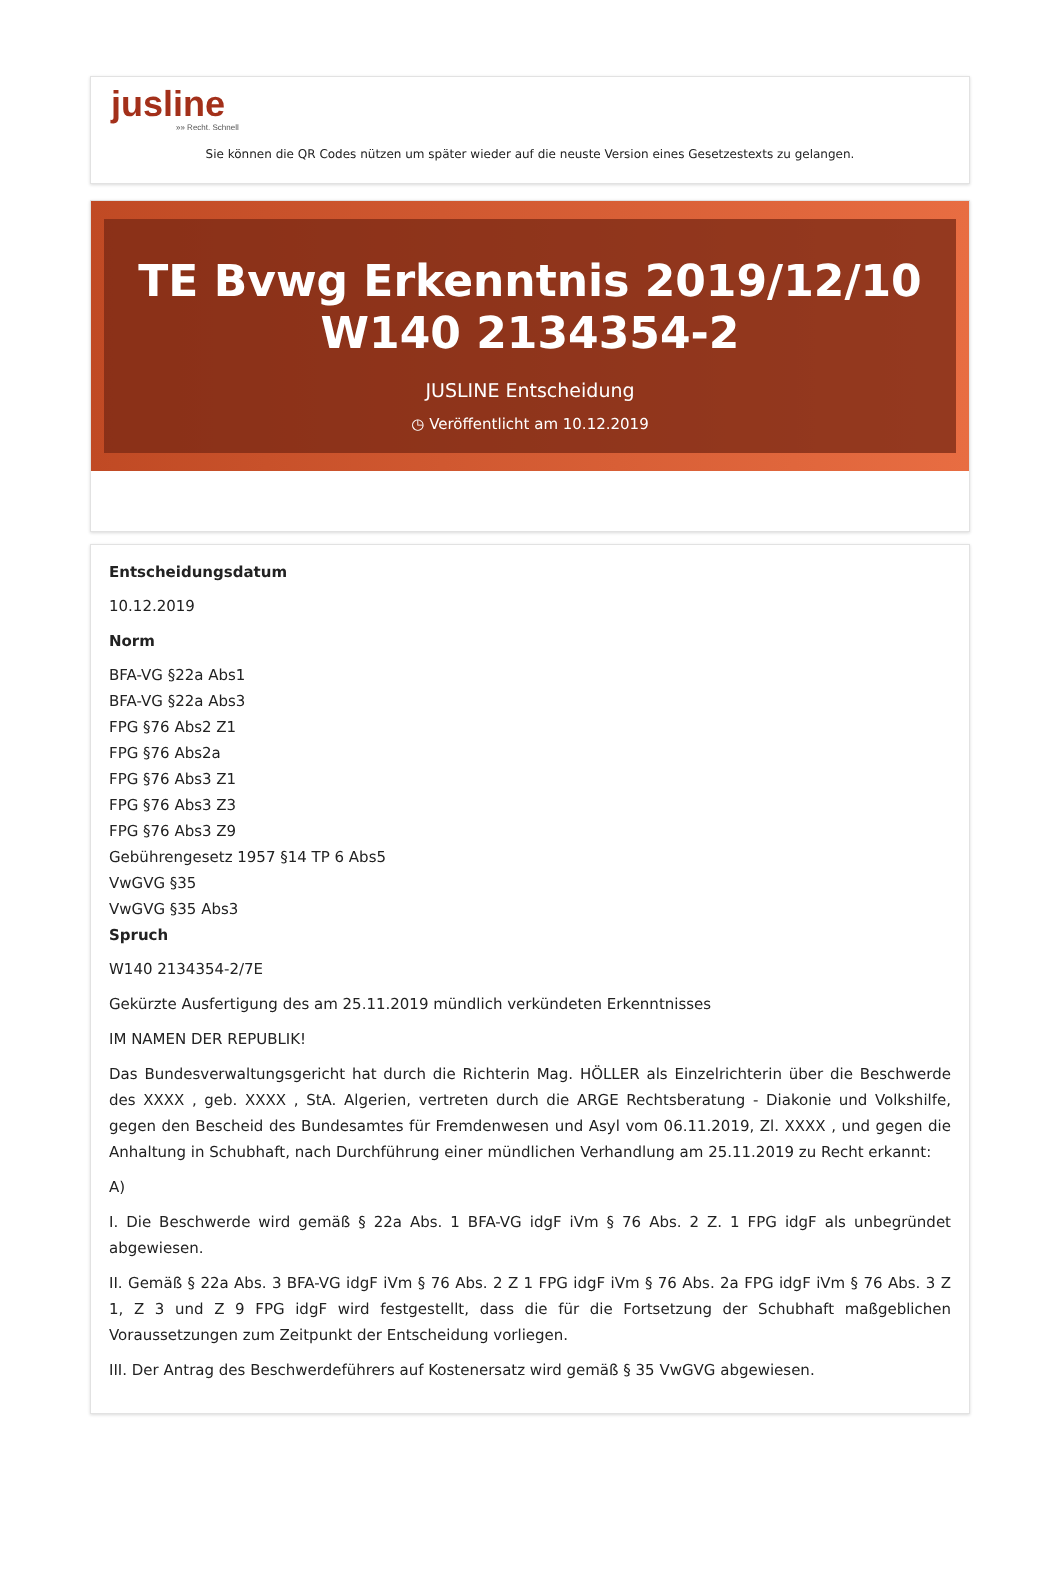jusline
»» Recht. Schnell
Sie können die QR Codes nützen um später wieder auf die neuste Version eines Gesetzestexts zu gelangen.
TE Bvwg Erkenntnis 2019/12/10 W140 2134354-2
JUSLINE Entscheidung
◷ Veröffentlicht am 10.12.2019
Entscheidungsdatum
10.12.2019
Norm
BFA-VG §22a Abs1
BFA-VG §22a Abs3
FPG §76 Abs2 Z1
FPG §76 Abs2a
FPG §76 Abs3 Z1
FPG §76 Abs3 Z3
FPG §76 Abs3 Z9
Gebührengesetz 1957 §14 TP 6 Abs5
VwGVG §35
VwGVG §35 Abs3
Spruch
W140 2134354-2/7E
Gekürzte Ausfertigung des am 25.11.2019 mündlich verkündeten Erkenntnisses
IM NAMEN DER REPUBLIK!
Das Bundesverwaltungsgericht hat durch die Richterin Mag. HÖLLER als Einzelrichterin über die Beschwerde des XXXX , geb. XXXX , StA. Algerien, vertreten durch die ARGE Rechtsberatung - Diakonie und Volkshilfe, gegen den Bescheid des Bundesamtes für Fremdenwesen und Asyl vom 06.11.2019, Zl. XXXX , und gegen die Anhaltung in Schubhaft, nach Durchführung einer mündlichen Verhandlung am 25.11.2019 zu Recht erkannt:
A)
I. Die Beschwerde wird gemäß § 22a Abs. 1 BFA-VG idgF iVm § 76 Abs. 2 Z. 1 FPG idgF als unbegründet abgewiesen.
II. Gemäß § 22a Abs. 3 BFA-VG idgF iVm § 76 Abs. 2 Z 1 FPG idgF iVm § 76 Abs. 2a FPG idgF iVm § 76 Abs. 3 Z 1, Z 3 und Z 9 FPG idgF wird festgestellt, dass die für die Fortsetzung der Schubhaft maßgeblichen Voraussetzungen zum Zeitpunkt der Entscheidung vorliegen.
III. Der Antrag des Beschwerdeführers auf Kostenersatz wird gemäß § 35 VwGVG abgewiesen.